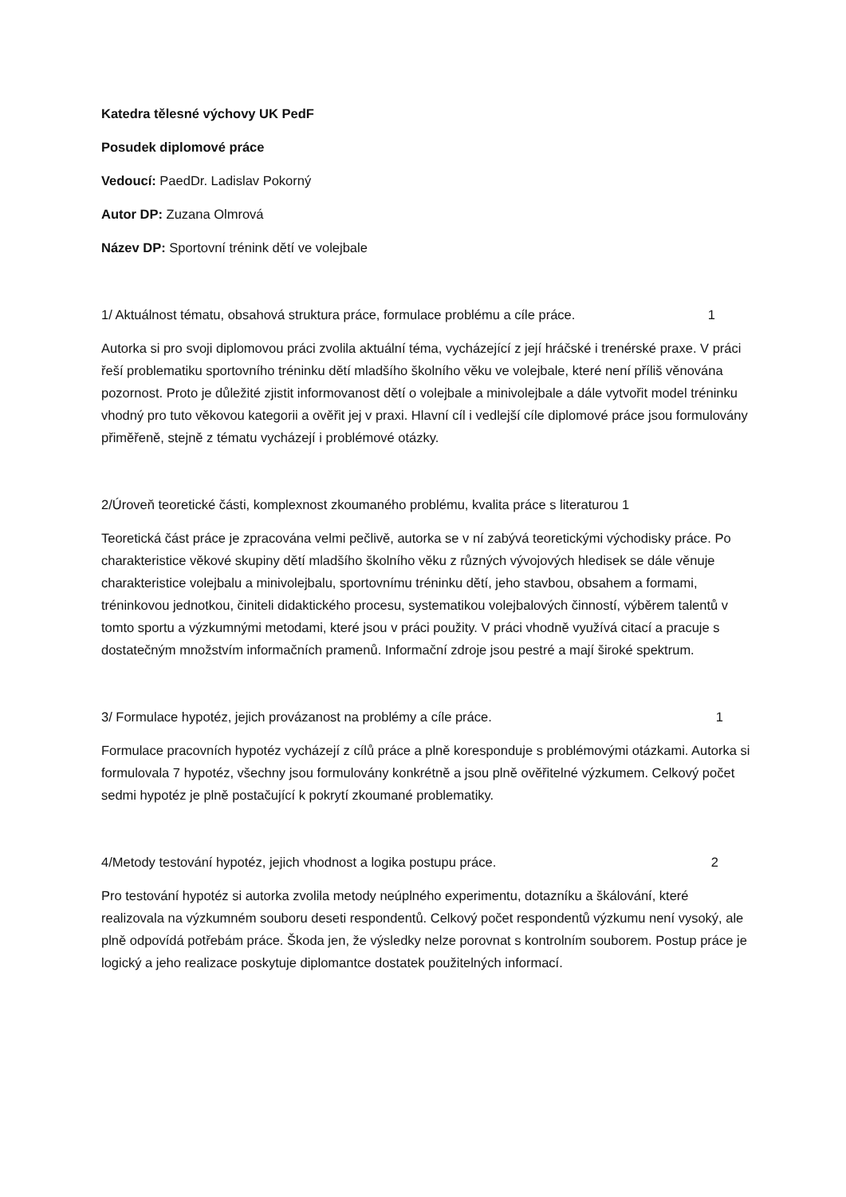Katedra tělesné výchovy UK PedF
Posudek diplomové práce
Vedoucí: PaedDr. Ladislav Pokorný
Autor DP: Zuzana Olmrová
Název DP: Sportovní trénink dětí ve volejbale
1/ Aktuálnost tématu, obsahová struktura práce, formulace problému a cíle práce. 1
Autorka si pro svoji diplomovou práci zvolila aktuální téma, vycházející z její hráčské i trenérské praxe. V práci řeší problematiku sportovního tréninku dětí mladšího školního věku ve volejbale, které není příliš věnována pozornost. Proto je důležité zjistit informovanost dětí o volejbale a minivolejbale a dále vytvořit model tréninku vhodný pro tuto věkovou kategorii a ověřit jej v praxi. Hlavní cíl i vedlejší cíle diplomové práce jsou formulovány přiměřeně, stejně z tématu vycházejí i problémové otázky.
2/Úroveň teoretické části, komplexnost zkoumaného problému, kvalita práce s literaturou 1
Teoretická část práce je zpracována velmi pečlivě, autorka se v ní zabývá teoretickými východisky práce. Po charakteristice věkové skupiny dětí mladšího školního věku z různých vývojových hledisek se dále věnuje charakteristice volejbalu a minivolejbalu, sportovnímu tréninku dětí, jeho stavbou, obsahem a formami, tréninkovou jednotkou, činiteli didaktického procesu, systematikou volejbalových činností, výběrem talentů v tomto sportu a výzkumnými metodami, které jsou v práci použity. V práci vhodně využívá citací a pracuje s dostatečným množstvím informačních pramenů. Informační zdroje jsou pestré a mají široké spektrum.
3/ Formulace hypotéz, jejich provázanost na problémy a cíle práce. 1
Formulace pracovních hypotéz vycházejí z cílů práce a plně koresponduje s problémovými otázkami. Autorka si formulovala 7 hypotéz, všechny jsou formulovány konkrétně a jsou plně ověřitelné výzkumem. Celkový počet sedmi hypotéz je plně postačující k pokrytí zkoumané problematiky.
4/Metody testování hypotéz, jejich vhodnost a logika postupu práce. 2
Pro testování hypotéz si autorka zvolila metody neúplného experimentu, dotazníku a škálování, které realizovala na výzkumném souboru deseti respondentů. Celkový počet respondentů výzkumu není vysoký, ale plně odpovídá potřebám práce. Škoda jen, že výsledky nelze porovnat s kontrolním souborem. Postup práce je logický a jeho realizace poskytuje diplomantce dostatek použitelných informací.